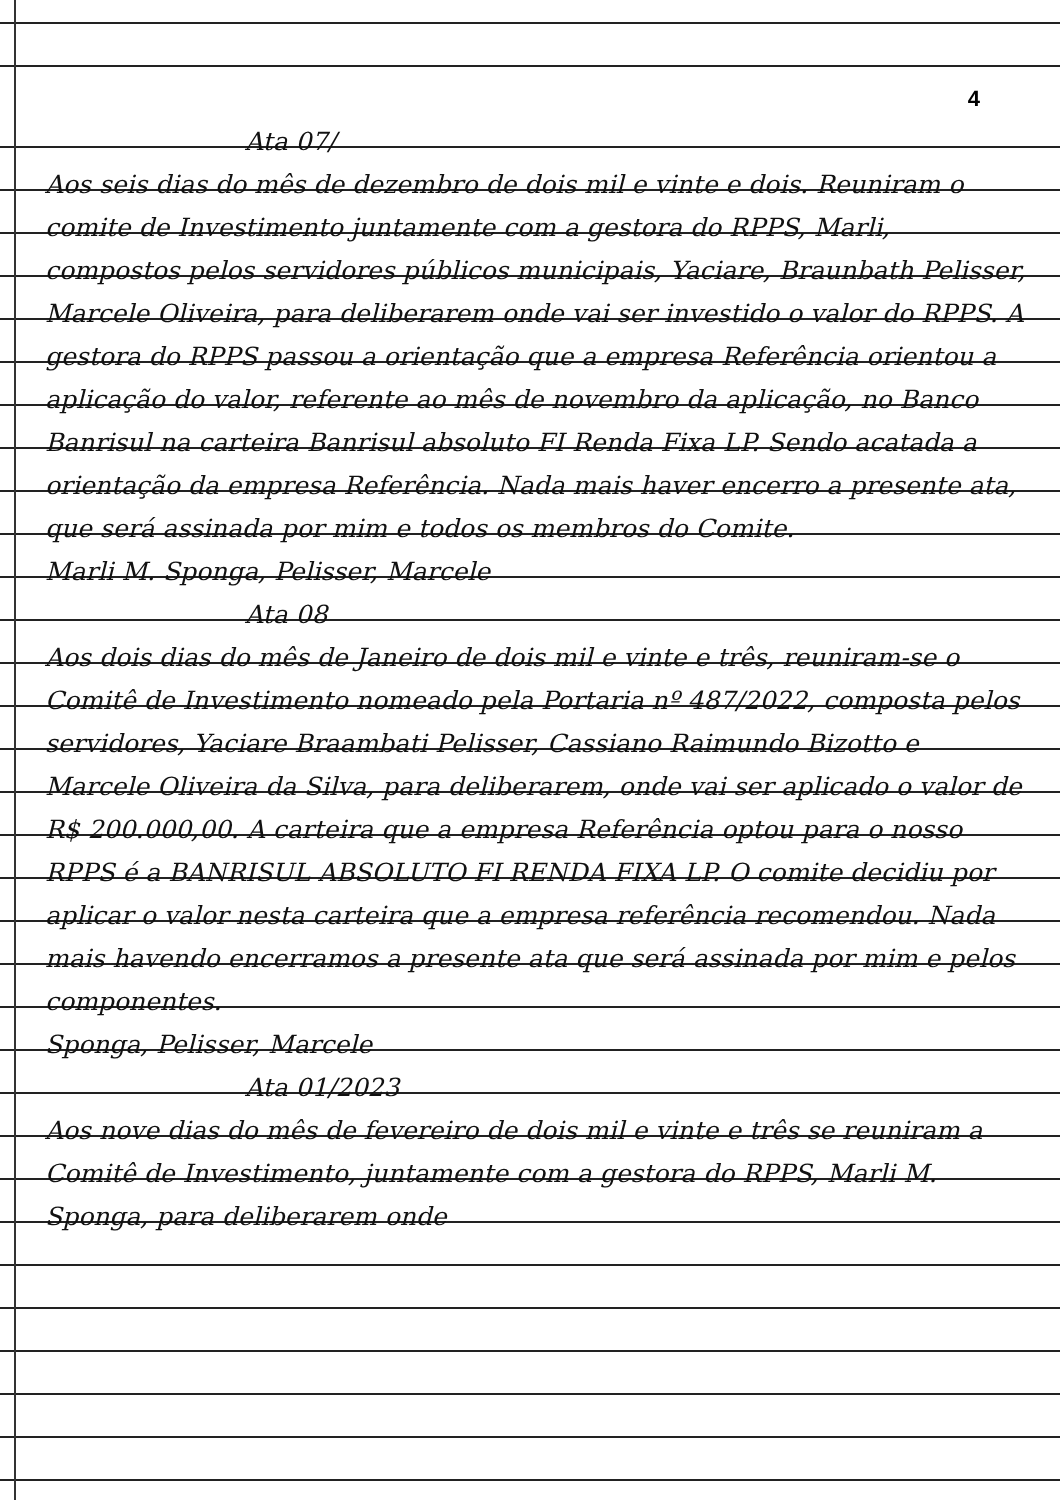4
Ata 07/
Aos seis dias do mês de dezembro de dois mil e vinte e dois. Reuniram o comite de Investimento juntamente com a gestora do RPPS, Marli, compostos pelos servidores públicos municipais, Yaciare, Braunbath Pelisser, Marcele Oliveira, para deliberarem onde vai ser investido o valor do RPPS. A gestora do RPPS passou a orientação que a empresa Referência orientou a aplicação do valor, referente ao mês de novembro da aplicação, no Banco Banrisul na carteira Banrisul absoluto FI Renda Fixa LP. Sendo acatada a orientação da empresa Referência. Nada mais haver encerro a presente ata, que será assinada por mim e todos os membros do Comite.
Marli M. Sponga, Pelisser, Marcele
Ata 08
Aos dois dias do mês de Janeiro de dois mil e vinte e três, reuniram-se o Comitê de Investimento nomeado pela Portaria nº 487/2022, composta pelos servidores, Yaciare Braambati Pelisser, Cassiano Raimundo Bizotto e Marcele Oliveira da Silva, para deliberarem, onde vai ser aplicado o valor de R$ 200.000,00. A carteira que a empresa Referência optou para o nosso RPPS é a BANRISUL ABSOLUTO FI RENDA FIXA LP. O comite decidiu por aplicar o valor nesta carteira que a empresa referência recomendou. Nada mais havendo encerramos a presente ata que será assinada por mim e pelos componentes.
Sponga, Pelisser, Marcele
Ata 01/2023
Aos nove dias do mês de fevereiro de dois mil e vinte e três se reuniram a Comitê de Investimento, juntamente com a gestora do RPPS, Marli M. Sponga, para deliberarem onde